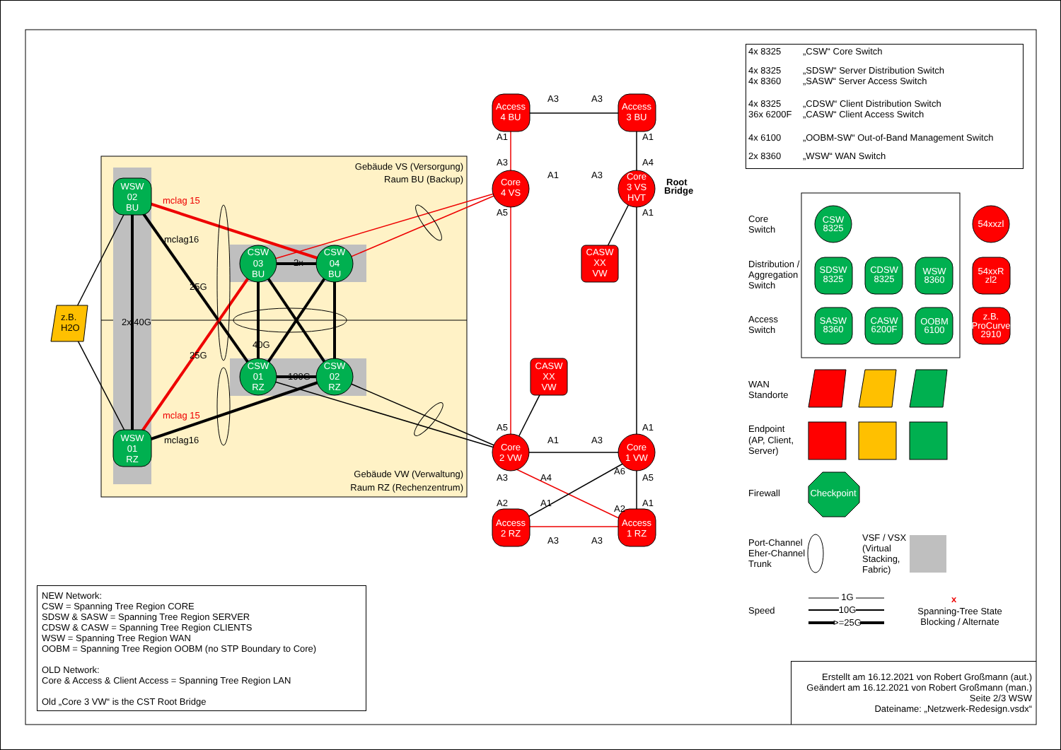Gebäude VS (Versorgung)
Raum BU (Backup)
Gebäude VW (Verwaltung)
Raum RZ (Rechenzentrum)
25G
25G
2x 40G
40G
100G
2x
mclag 15
mclag16
mclag 15
mclag16
z.B.
H2O
WSW
02
BU
WSW
01
RZ
CSW
03
BU
CSW
04
BU
CSW
01
RZ
CSW
02
RZ
Access
4 BU
Access
3 BU
Core
4 VS
Core
3 VS
HVT
CASW
XX
VW
CASW
XX
VW
Core
2 VW
Core
1 VW
Access
2 RZ
Access
1 RZ
Root
Bridge
A3
A3
A1
A1
A3
A4
A1
A3
A5
A1
A5
A1
A1
A3
A3
A4
A6
A5
A2
A1
A2
A1
A3
A3
| 4x 8325 | „CSW“ Core Switch |
| 4x 8325 4x 8360 | „SDSW“ Server Distribution Switch „SASW“ Server Access Switch |
| 4x 8325 36x 6200F | „CDSW“ Client Distribution Switch „CASW“ Client Access Switch |
| 4x 6100 | „OOBM-SW“ Out-of-Band Management Switch |
| 2x 8360 | „WSW“ WAN Switch |
Core
Switch
Distribution /
Aggregation
Switch
Access
Switch
WAN
Standorte
Endpoint
(AP, Client,
Server)
Firewall
Port-Channel
Eher-Channel
Trunk
Speed
VSF / VSX
(Virtual
Stacking,
Fabric)
CSW
8325
SDSW
8325
CDSW
8325
WSW
8360
SASW
8360
CASW
6200F
OOBM
6100
54xxzl
54xxR
zl2
z.B.
ProCurve
2910
Checkpoint
1G
10G
>=25G
x
Spanning-Tree State
Blocking / Alternate
NEW Network:
CSW = Spanning Tree Region CORE
SDSW & SASW = Spanning Tree Region SERVER
CDSW & CASW = Spanning Tree Region CLIENTS
WSW = Spanning Tree Region WAN
OOBM = Spanning Tree Region OOBM (no STP Boundary to Core)
OLD Network:
Core & Access & Client Access = Spanning Tree Region LAN
Old „Core 3 VW“ is the CST Root Bridge
Erstellt am 16.12.2021 von Robert Großmann (aut.)
Geändert am 16.12.2021 von Robert Großmann (man.)
Seite 2/3 WSW
Dateiname: „Netzwerk-Redesign.vsdx“